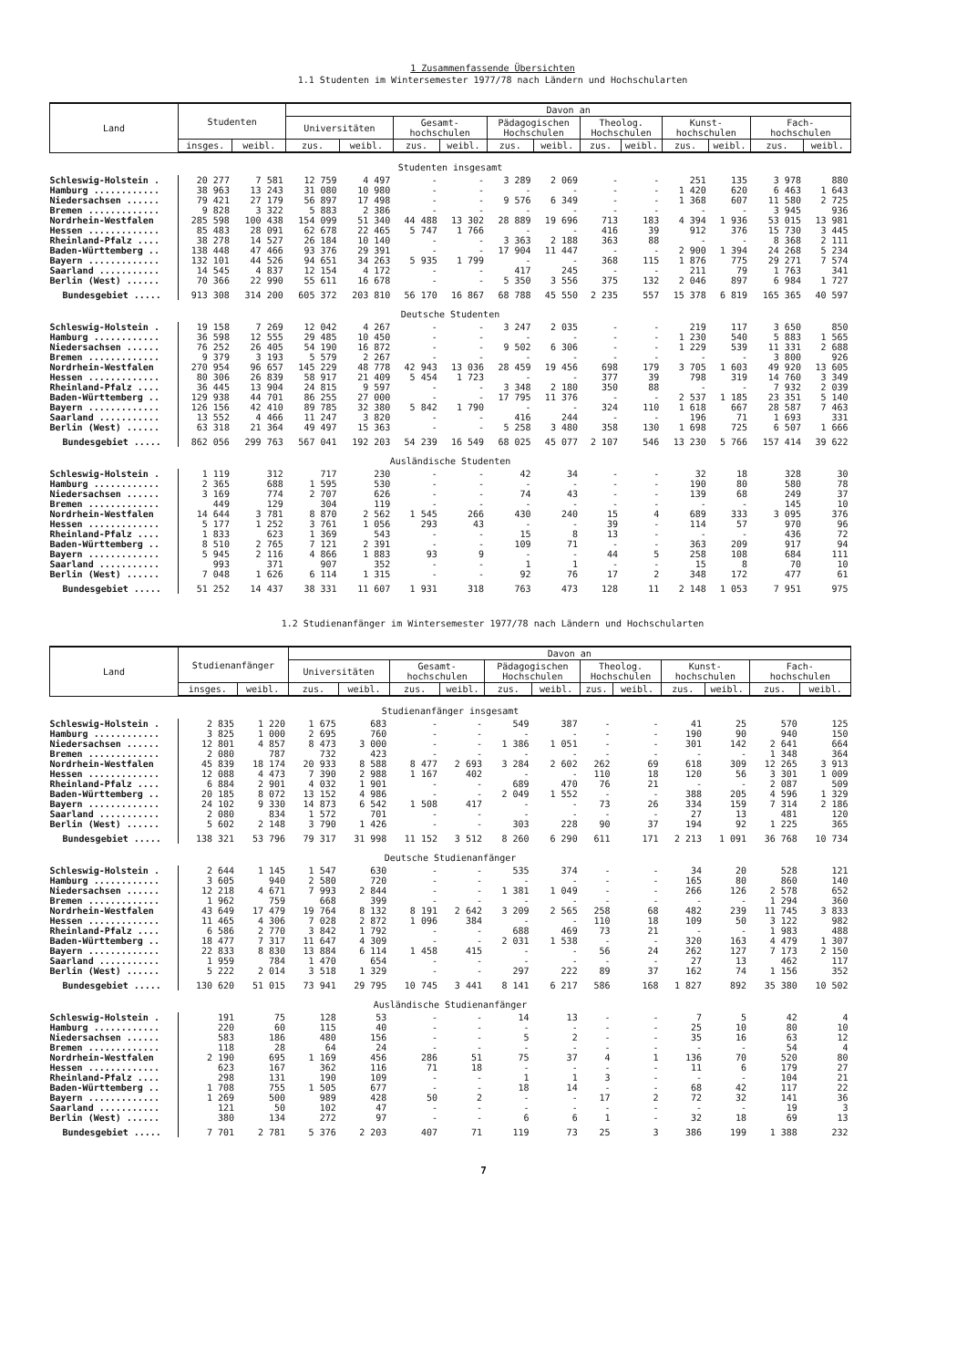1 Zusammenfassende Übersichten
1.1 Studenten im Wintersemester 1977/78 nach Ländern und Hochschularten
| Land | Studenten | | Davon an | | | | | | | | | | | |
| --- | --- | --- | --- | --- | --- | --- | --- | --- | --- | --- | --- | --- | --- | --- |
| | | | Universitäten | | Gesamt- hochschulen | | Pädagogischen Hochschulen | | Theolog. Hochschulen | | Kunst- hochschulen | | Fach- hochschulen | |
| | insges. | weibl. | zus. | weibl. | zus. | weibl. | zus. | weibl. | zus. | weibl. | zus. | weibl. | zus. | weibl. |
| Studenten insgesamt | | | | | | | | | | | | | | |
| Schleswig-Holstein . | 20 277 | 7 581 | 12 759 | 4 497 | - | - | 3 289 | 2 069 | - | - | 251 | 135 | 3 978 | 880 |
| Hamburg ............ | 38 963 | 13 243 | 31 080 | 10 980 | - | - | - | - | - | - | 1 420 | 620 | 6 463 | 1 643 |
| Niedersachsen ...... | 79 421 | 27 179 | 56 897 | 17 498 | - | - | 9 576 | 6 349 | - | - | 1 368 | 607 | 11 580 | 2 725 |
| Bremen ............. | 9 828 | 3 322 | 5 883 | 2 386 | - | - | - | - | - | - | - | - | 3 945 | 936 |
| Nordrhein-Westfalen | 285 598 | 100 438 | 154 099 | 51 340 | 44 488 | 13 302 | 28 889 | 19 696 | 713 | 183 | 4 394 | 1 936 | 53 015 | 13 981 |
| Hessen ............. | 85 483 | 28 091 | 62 678 | 22 465 | 5 747 | 1 766 | - | - | 416 | 39 | 912 | 376 | 15 730 | 3 445 |
| Rheinland-Pfalz .... | 38 278 | 14 527 | 26 184 | 10 140 | - | - | 3 363 | 2 188 | 363 | 88 | - | - | 8 368 | 2 111 |
| Baden-Württemberg .. | 138 448 | 47 466 | 93 376 | 29 391 | - | - | 17 904 | 11 447 | - | - | 2 900 | 1 394 | 24 268 | 5 234 |
| Bayern ............. | 132 101 | 44 526 | 94 651 | 34 263 | 5 935 | 1 799 | - | - | 368 | 115 | 1 876 | 775 | 29 271 | 7 574 |
| Saarland ........... | 14 545 | 4 837 | 12 154 | 4 172 | - | - | 417 | 245 | - | - | 211 | 79 | 1 763 | 341 |
| Berlin (West) ...... | 70 366 | 22 990 | 55 611 | 16 678 | - | - | 5 350 | 3 556 | 375 | 132 | 2 046 | 897 | 6 984 | 1 727 |
| Bundesgebiet ..... | 913 308 | 314 200 | 605 372 | 203 810 | 56 170 | 16 867 | 68 788 | 45 550 | 2 235 | 557 | 15 378 | 6 819 | 165 365 | 40 597 |
| Deutsche Studenten | | | | | | | | | | | | | | |
| Schleswig-Holstein . | 19 158 | 7 269 | 12 042 | 4 267 | - | - | 3 247 | 2 035 | - | - | 219 | 117 | 3 650 | 850 |
| Hamburg ............ | 36 598 | 12 555 | 29 485 | 10 450 | - | - | - | - | - | - | 1 230 | 540 | 5 883 | 1 565 |
| Niedersachsen ...... | 76 252 | 26 405 | 54 190 | 16 872 | - | - | 9 502 | 6 306 | - | - | 1 229 | 539 | 11 331 | 2 688 |
| Bremen ............. | 9 379 | 3 193 | 5 579 | 2 267 | - | - | - | - | - | - | - | - | 3 800 | 926 |
| Nordrhein-Westfalen | 270 954 | 96 657 | 145 229 | 48 778 | 42 943 | 13 036 | 28 459 | 19 456 | 698 | 179 | 3 705 | 1 603 | 49 920 | 13 605 |
| Hessen ............. | 80 306 | 26 839 | 58 917 | 21 409 | 5 454 | 1 723 | - | - | 377 | 39 | 798 | 319 | 14 760 | 3 349 |
| Rheinland-Pfalz .... | 36 445 | 13 904 | 24 815 | 9 597 | - | - | 3 348 | 2 180 | 350 | 88 | - | - | 7 932 | 2 039 |
| Baden-Württemberg .. | 129 938 | 44 701 | 86 255 | 27 000 | - | - | 17 795 | 11 376 | - | - | 2 537 | 1 185 | 23 351 | 5 140 |
| Bayern ............. | 126 156 | 42 410 | 89 785 | 32 380 | 5 842 | 1 790 | - | - | 324 | 110 | 1 618 | 667 | 28 587 | 7 463 |
| Saarland ........... | 13 552 | 4 466 | 11 247 | 3 820 | - | - | 416 | 244 | - | - | 196 | 71 | 1 693 | 331 |
| Berlin (West) ...... | 63 318 | 21 364 | 49 497 | 15 363 | - | - | 5 258 | 3 480 | 358 | 130 | 1 698 | 725 | 6 507 | 1 666 |
| Bundesgebiet ..... | 862 056 | 299 763 | 567 041 | 192 203 | 54 239 | 16 549 | 68 025 | 45 077 | 2 107 | 546 | 13 230 | 5 766 | 157 414 | 39 622 |
| Ausländische Studenten | | | | | | | | | | | | | | |
| Schleswig-Holstein . | 1 119 | 312 | 717 | 230 | - | - | 42 | 34 | - | - | 32 | 18 | 328 | 30 |
| Hamburg ............ | 2 365 | 688 | 1 595 | 530 | - | - | - | - | - | - | 190 | 80 | 580 | 78 |
| Niedersachsen ...... | 3 169 | 774 | 2 707 | 626 | - | - | 74 | 43 | - | - | 139 | 68 | 249 | 37 |
| Bremen ............. | 449 | 129 | 304 | 119 | - | - | - | - | - | - | - | - | 145 | 10 |
| Nordrhein-Westfalen | 14 644 | 3 781 | 8 870 | 2 562 | 1 545 | 266 | 430 | 240 | 15 | 4 | 689 | 333 | 3 095 | 376 |
| Hessen ............. | 5 177 | 1 252 | 3 761 | 1 056 | 293 | 43 | - | - | 39 | - | 114 | 57 | 970 | 96 |
| Rheinland-Pfalz .... | 1 833 | 623 | 1 369 | 543 | - | - | 15 | 8 | 13 | - | - | - | 436 | 72 |
| Baden-Württemberg .. | 8 510 | 2 765 | 7 121 | 2 391 | - | - | 109 | 71 | - | - | 363 | 209 | 917 | 94 |
| Bayern ............. | 5 945 | 2 116 | 4 866 | 1 883 | 93 | 9 | - | - | 44 | 5 | 258 | 108 | 684 | 111 |
| Saarland ........... | 993 | 371 | 907 | 352 | - | - | 1 | 1 | - | - | 15 | 8 | 70 | 10 |
| Berlin (West) ...... | 7 048 | 1 626 | 6 114 | 1 315 | - | - | 92 | 76 | 17 | 2 | 348 | 172 | 477 | 61 |
| Bundesgebiet ..... | 51 252 | 14 437 | 38 331 | 11 607 | 1 931 | 318 | 763 | 473 | 128 | 11 | 2 148 | 1 053 | 7 951 | 975 |
1.2 Studienanfänger im Wintersemester 1977/78 nach Ländern und Hochschularten
| Land | Studienanfänger | | Davon an | | | | | | | | | | | |
| --- | --- | --- | --- | --- | --- | --- | --- | --- | --- | --- | --- | --- | --- | --- |
| | | | Universitäten | | Gesamt- hochschulen | | Pädagogischen Hochschulen | | Theolog. Hochschulen | | Kunst- hochschulen | | Fach- hochschulen | |
| | insges. | weibl. | zus. | weibl. | zus. | weibl. | zus. | weibl. | zus. | weibl. | zus. | weibl. | zus. | weibl. |
| Studienanfänger insgesamt | | | | | | | | | | | | | | |
| Schleswig-Holstein . | 2 835 | 1 220 | 1 675 | 683 | - | - | 549 | 387 | - | - | 41 | 25 | 570 | 125 |
| Hamburg ............ | 3 825 | 1 000 | 2 695 | 760 | - | - | - | - | - | - | 190 | 90 | 940 | 150 |
| Niedersachsen ...... | 12 801 | 4 857 | 8 473 | 3 000 | - | - | 1 386 | 1 051 | - | - | 301 | 142 | 2 641 | 664 |
| Bremen ............. | 2 080 | 787 | 732 | 423 | - | - | - | - | - | - | - | - | 1 348 | 364 |
| Nordrhein-Westfalen | 45 839 | 18 174 | 20 933 | 8 588 | 8 477 | 2 693 | 3 284 | 2 602 | 262 | 69 | 618 | 309 | 12 265 | 3 913 |
| Hessen ............. | 12 088 | 4 473 | 7 390 | 2 988 | 1 167 | 402 | - | - | 110 | 18 | 120 | 56 | 3 301 | 1 009 |
| Rheinland-Pfalz .... | 6 884 | 2 901 | 4 032 | 1 901 | - | - | 689 | 470 | 76 | 21 | - | - | 2 087 | 509 |
| Baden-Württemberg .. | 20 185 | 8 072 | 13 152 | 4 986 | - | - | 2 049 | 1 552 | - | - | 388 | 205 | 4 596 | 1 329 |
| Bayern ............. | 24 102 | 9 330 | 14 873 | 6 542 | 1 508 | 417 | - | - | 73 | 26 | 334 | 159 | 7 314 | 2 186 |
| Saarland ........... | 2 080 | 834 | 1 572 | 701 | - | - | - | - | - | - | 27 | 13 | 481 | 120 |
| Berlin (West) ...... | 5 602 | 2 148 | 3 790 | 1 426 | - | - | 303 | 228 | 90 | 37 | 194 | 92 | 1 225 | 365 |
| Bundesgebiet ..... | 138 321 | 53 796 | 79 317 | 31 998 | 11 152 | 3 512 | 8 260 | 6 290 | 611 | 171 | 2 213 | 1 091 | 36 768 | 10 734 |
| Deutsche Studienanfänger | | | | | | | | | | | | | | |
| Schleswig-Holstein . | 2 644 | 1 145 | 1 547 | 630 | - | - | 535 | 374 | - | - | 34 | 20 | 528 | 121 |
| Hamburg ............ | 3 605 | 940 | 2 580 | 720 | - | - | - | - | - | - | 165 | 80 | 860 | 140 |
| Niedersachsen ...... | 12 218 | 4 671 | 7 993 | 2 844 | - | - | 1 381 | 1 049 | - | - | 266 | 126 | 2 578 | 652 |
| Bremen ............. | 1 962 | 759 | 668 | 399 | - | - | - | - | - | - | - | - | 1 294 | 360 |
| Nordrhein-Westfalen | 43 649 | 17 479 | 19 764 | 8 132 | 8 191 | 2 642 | 3 209 | 2 565 | 258 | 68 | 482 | 239 | 11 745 | 3 833 |
| Hessen ............. | 11 465 | 4 306 | 7 028 | 2 872 | 1 096 | 384 | - | - | 110 | 18 | 109 | 50 | 3 122 | 982 |
| Rheinland-Pfalz .... | 6 586 | 2 770 | 3 842 | 1 792 | - | - | 688 | 469 | 73 | 21 | - | - | 1 983 | 488 |
| Baden-Württemberg .. | 18 477 | 7 317 | 11 647 | 4 309 | - | - | 2 031 | 1 538 | - | - | 320 | 163 | 4 479 | 1 307 |
| Bayern ............. | 22 833 | 8 830 | 13 884 | 6 114 | 1 458 | 415 | - | - | 56 | 24 | 262 | 127 | 7 173 | 2 150 |
| Saarland ........... | 1 959 | 784 | 1 470 | 654 | - | - | - | - | - | - | 27 | 13 | 462 | 117 |
| Berlin (West) ...... | 5 222 | 2 014 | 3 518 | 1 329 | - | - | 297 | 222 | 89 | 37 | 162 | 74 | 1 156 | 352 |
| Bundesgebiet ..... | 130 620 | 51 015 | 73 941 | 29 795 | 10 745 | 3 441 | 8 141 | 6 217 | 586 | 168 | 1 827 | 892 | 35 380 | 10 502 |
| Ausländische Studienanfänger | | | | | | | | | | | | | | |
| Schleswig-Holstein . | 191 | 75 | 128 | 53 | - | - | 14 | 13 | - | - | 7 | 5 | 42 | 4 |
| Hamburg ............ | 220 | 60 | 115 | 40 | - | - | - | - | - | - | 25 | 10 | 80 | 10 |
| Niedersachsen ...... | 583 | 186 | 480 | 156 | - | - | 5 | 2 | - | - | 35 | 16 | 63 | 12 |
| Bremen ............. | 118 | 28 | 64 | 24 | - | - | - | - | - | - | - | - | 54 | 4 |
| Nordrhein-Westfalen | 2 190 | 695 | 1 169 | 456 | 286 | 51 | 75 | 37 | 4 | 1 | 136 | 70 | 520 | 80 |
| Hessen ............. | 623 | 167 | 362 | 116 | 71 | 18 | - | - | - | - | 11 | 6 | 179 | 27 |
| Rheinland-Pfalz .... | 298 | 131 | 190 | 109 | - | - | 1 | 1 | 3 | - | - | - | 104 | 21 |
| Baden-Württemberg .. | 1 708 | 755 | 1 505 | 677 | - | - | 18 | 14 | - | - | 68 | 42 | 117 | 22 |
| Bayern ............. | 1 269 | 500 | 989 | 428 | 50 | 2 | - | - | 17 | 2 | 72 | 32 | 141 | 36 |
| Saarland ........... | 121 | 50 | 102 | 47 | - | - | - | - | - | - | - | - | 19 | 3 |
| Berlin (West) ...... | 380 | 134 | 272 | 97 | - | - | 6 | 6 | 1 | - | 32 | 18 | 69 | 13 |
| Bundesgebiet ..... | 7 701 | 2 781 | 5 376 | 2 203 | 407 | 71 | 119 | 73 | 25 | 3 | 386 | 199 | 1 388 | 232 |
7